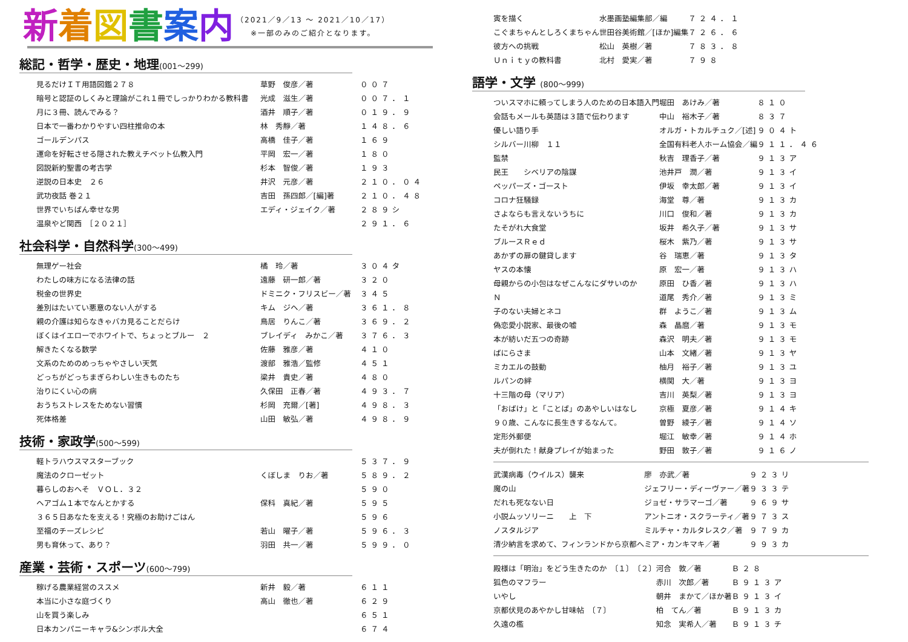新着図書案内
（2021／9／13 ～ 2021／10／17）
※一部のみのご紹介となります。
総記・哲学・歴史・地理(001～299)
| 見るだけＩＴ用語図鑑２７８ | 草野 俊彦／著 | ００７ |
| 暗号と認証のしくみと理論がこれ１冊でしっかりわかる教科書 | 光成 滋生／著 | ００７．１ |
| 月に３冊、読んでみる？ | 酒井 順子／著 | ０１９．９ |
| 日本で一番わかりやすい四柱推命の本 | 林 秀靜／著 | １４８．６ |
| ゴールデンパス | 高橋 佳子／著 | １６９ |
| 運命を好転させる隠された教えチベット仏教入門 | 平岡 宏一／著 | １８０ |
| 図説新約聖書の考古学 | 杉本 智俊／著 | １９３ |
| 逆説の日本史 ２６ | 井沢 元彦／著 | ２１０．０４ |
| 武功夜話 巻２１ | 吉田 孫四郎／[編]著 | ２１０．４８ |
| 世界でいちばん幸せな男 | エディ・ジェイク／著 | ２８９シ |
| 温泉やど関西 ［２０２１］ | | ２９１．６ |
社会科学・自然科学(300～499)
| 無理ゲー社会 | 橘 玲／著 | ３０４タ |
| わたしの味方になる法律の話 | 遠藤 研一郎／著 | ３２０ |
| 税金の世界史 | ドミニク・フリスビー／著 | ３４５ |
| 差別はたいてい悪意のない人がする | キム ジヘ／著 | ３６１．８ |
| 親の介護は知らなきゃバカ見ることだらけ | 鳥居 りんこ／著 | ３６９．２ |
| ぼくはイエローでホワイトで、ちょっとブルー ２ | ブレイディ みかこ／著 | ３７６．３ |
| 解きたくなる数学 | 佐藤 雅彦／著 | ４１０ |
| 文系のためのめっちゃやさしい天気 | 渡部 雅浩／監修 | ４５１ |
| どっちがどっちまぎらわしい生きものたち | 梁井 貴史／著 | ４８０ |
| 治りにくい心の病 | 久保田 正春／著 | ４９３．７ |
| おうちストレスをためない習慣 | 杉岡 充爾／[著] | ４９８．３ |
| 死体格差 | 山田 敏弘／著 | ４９８．９ |
技術・家政学(500～599)
| 軽トラハウスマスターブック | | ５３７．９ |
| 魔法のクローゼット | くぼしま りお／著 | ５８９．２ |
| 暮らしのおへそ ＶＯＬ．３２ | | ５９０ |
| ヘアゴム１本でなんとかする | 保科 真紀／著 | ５９５ |
| ３６５日あなたを支える！究極のお助けごはん | | ５９６ |
| 至福のチーズレシピ | 若山 曜子／著 | ５９６．３ |
| 男も育休って、あり？ | 羽田 共一／著 | ５９９．０ |
産業・芸術・スポーツ(600～799)
| 稼げる農業経営のススメ | 新井 毅／著 | ６１１ |
| 本当に小さな庭づくり | 高山 徹也／著 | ６２９ |
| 山を買う楽しみ | | ６５１ |
| 日本カンパニーキャラ&シンボル大全 | | ６７４ |
| 寅を描く | 水墨画塾編集部／編 | ７２４．１ |
| こぐまちゃんとしろくまちゃん | 世田谷美術館／[ほか]編集 | ７２６．６ |
| 彼方への挑戦 | 松山 英樹／著 | ７８３．８ |
| Ｕｎｉｔｙの教科書 | 北村 愛実／著 | ７９８ |
語学・文学 (800～999)
| ついスマホに頼ってしまう人のための日本語入門 | 堀田 あけみ／著 | ８１０ |
| 会話もメールも英語は３語で伝わります | 中山 裕木子／著 | ８３７ |
| 優しい語り手 | オルガ・トカルチュク／[述] | ９０４ト |
| シルバー川柳 １１ | 全国有料老人ホーム協会／編 | ９１１．４６ |
| 監禁 | 秋吉 理香子／著 | ９１３ア |
| 民王 シベリアの陰謀 | 池井戸 潤／著 | ９１３イ |
| ペッパーズ・ゴースト | 伊坂 幸太郎／著 | ９１３イ |
| コロナ狂騒録 | 海堂 尊／著 | ９１３カ |
| さよならも言えないうちに | 川口 俊和／著 | ９１３カ |
| たそがれ大食堂 | 坂井 希久子／著 | ９１３サ |
| ブルースＲｅｄ | 桜木 紫乃／著 | ９１３サ |
| あかずの扉の鍵貸します | 谷 瑞恵／著 | ９１３タ |
| ヤスの本懐 | 原 宏一／著 | ９１３ハ |
| 母親からの小包はなぜこんなにダサいのか | 原田 ひ香／著 | ９１３ハ |
| Ｎ | 道尾 秀介／著 | ９１３ミ |
| 子のない夫婦とネコ | 群 ようこ／著 | ９１３ム |
| 偽恋愛小説家、最後の嘘 | 森 晶麿／著 | ９１３モ |
| 本が紡いだ五つの奇跡 | 森沢 明夫／著 | ９１３モ |
| ばにらさま | 山本 文緒／著 | ９１３ヤ |
| ミカエルの鼓動 | 柚月 裕子／著 | ９１３ユ |
| ルパンの絆 | 横関 大／著 | ９１３ヨ |
| 十三階の母（マリア） | 吉川 英梨／著 | ９１３ヨ |
| 「おばけ」と「ことば」のあやしいはなし | 京極 夏彦／著 | ９１４キ |
| ９０歳、こんなに長生きするなんて。 | 曽野 綾子／著 | ９１４ソ |
| 定形外郵便 | 堀江 敏幸／著 | ９１４ホ |
| 夫が倒れた！献身プレイが始まった | 野田 敦子／著 | ９１６ノ |
| 武漢病毒（ウイルス）襲来 | 廖 亦武／著 | ９２３リ |
| 魔の山 | ジェフリー・ディーヴァー／著 | ９３３テ |
| だれも死なない日 | ジョゼ・サラマーゴ／著 | ９６９サ |
| 小説ムッソリーニ 上 下 | アントニオ・スクラーティ／著 | ９７３ス |
| ノスタルジア | ミルチャ・カルタレスク／著 | ９７９カ |
| 清少納言を求めて、フィンランドから京都へ | ミア・カンキマキ／著 | ９９３カ |
| 殿様は「明治」をどう生きたのか 〔１〕 〔２〕 | 河合 敦／著 | Ｂ２８ |
| 狐色のマフラー | 赤川 次郎／著 | Ｂ９１３ア |
| いやし | 朝井 まかて／ほか著 | Ｂ９１３イ |
| 京都伏見のあやかし甘味帖 〔７〕 | 柏 てん／著 | Ｂ９１３カ |
| 久遠の檻 | 知念 実希人／著 | Ｂ９１３チ |